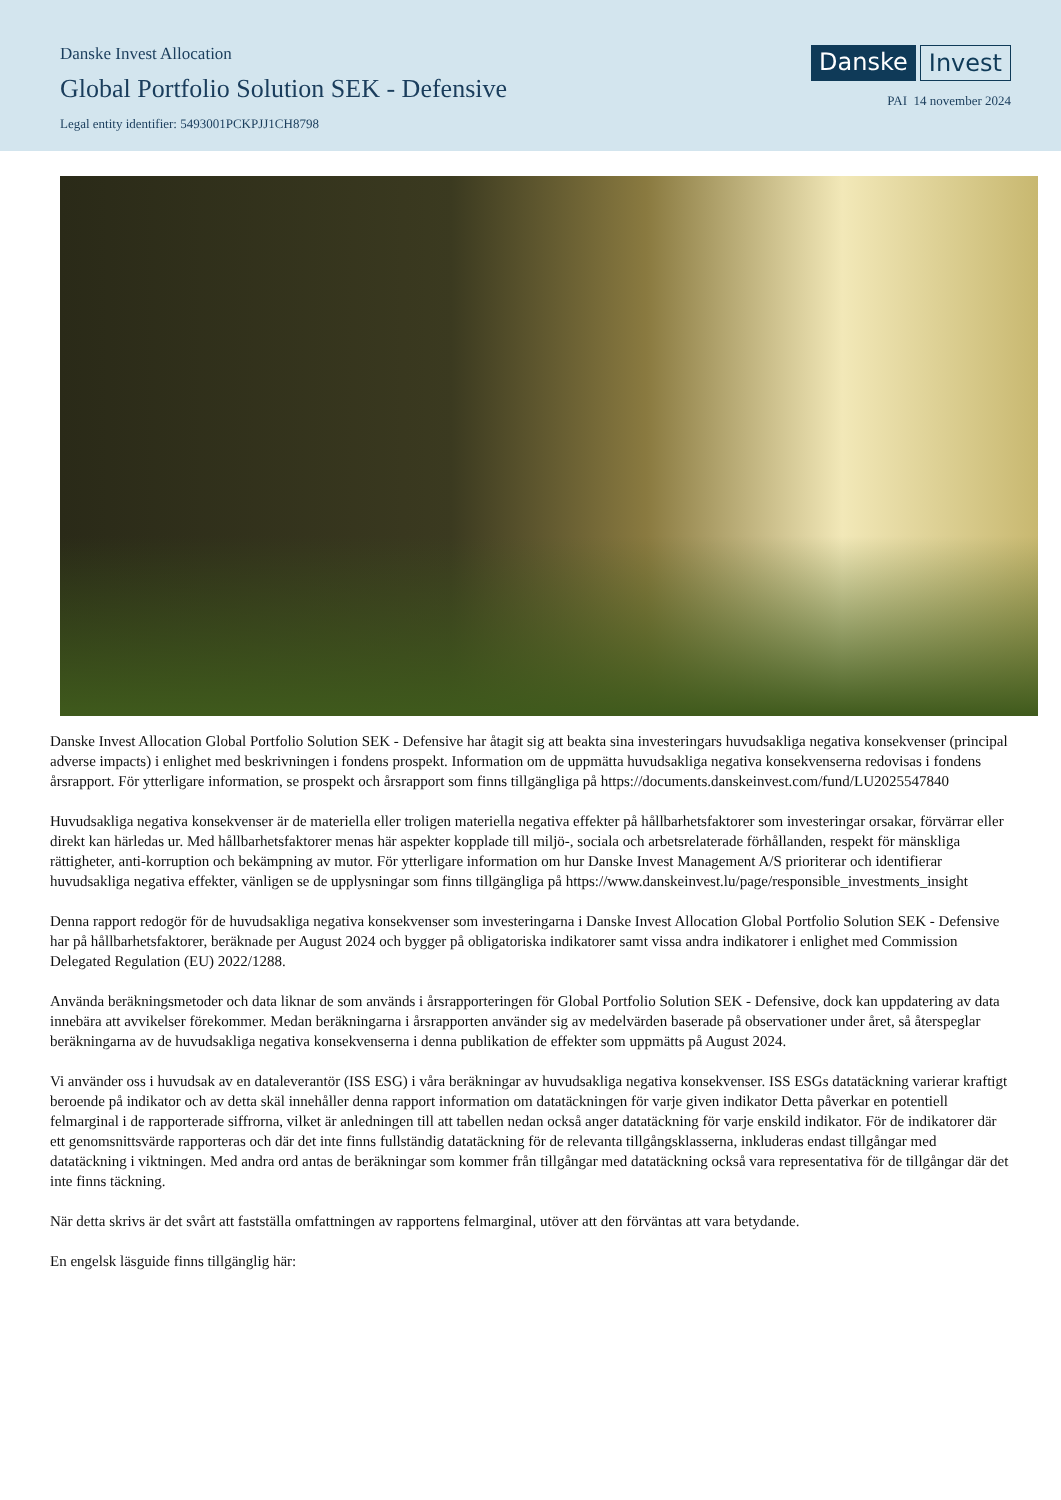Danske Invest Allocation
Global Portfolio Solution SEK - Defensive
Legal entity identifier: 5493001PCKPJJ1CH8798
Danske Invest
PAI 14 november 2024
Danske Invest Allocation Global Portfolio Solution SEK - Defensive har åtagit sig att beakta sina investeringars huvudsakliga negativa konsekvenser (principal adverse impacts) i enlighet med beskrivningen i fondens prospekt. Information om de uppmätta huvudsakliga negativa konsekvenserna redovisas i fondens årsrapport. För ytterligare information, se prospekt och årsrapport som finns tillgängliga på https://documents.danskeinvest.com/fund/LU2025547840
Huvudsakliga negativa konsekvenser är de materiella eller troligen materiella negativa effekter på hållbarhetsfaktorer som investeringar orsakar, förvärrar eller direkt kan härledas ur. Med hållbarhetsfaktorer menas här aspekter kopplade till miljö-, sociala och arbetsrelaterade förhållanden, respekt för mänskliga rättigheter, anti-korruption och bekämpning av mutor. För ytterligare information om hur Danske Invest Management A/S prioriterar och identifierar huvudsakliga negativa effekter, vänligen se de upplysningar som finns tillgängliga på https://www.danskeinvest.lu/page/responsible_investments_insight
Denna rapport redogör för de huvudsakliga negativa konsekvenser som investeringarna i Danske Invest Allocation Global Portfolio Solution SEK - Defensive har på hållbarhetsfaktorer, beräknade per August 2024 och bygger på obligatoriska indikatorer samt vissa andra indikatorer i enlighet med Commission Delegated Regulation (EU) 2022/1288.
Använda beräkningsmetoder och data liknar de som används i årsrapporteringen för Global Portfolio Solution SEK - Defensive, dock kan uppdatering av data innebära att avvikelser förekommer. Medan beräkningarna i årsrapporten använder sig av medelvärden baserade på observationer under året, så återspeglar beräkningarna av de huvudsakliga negativa konsekvenserna i denna publikation de effekter som uppmätts på August 2024.
Vi använder oss i huvudsak av en dataleverantör (ISS ESG) i våra beräkningar av huvudsakliga negativa konsekvenser. ISS ESGs datatäckning varierar kraftigt beroende på indikator och av detta skäl innehåller denna rapport information om datatäckningen för varje given indikator Detta påverkar en potentiell felmarginal i de rapporterade siffrorna, vilket är anledningen till att tabellen nedan också anger datatäckning för varje enskild indikator. För de indikatorer där ett genomsnittsvärde rapporteras och där det inte finns fullständig datatäckning för de relevanta tillgångsklasserna, inkluderas endast tillgångar med datatäckning i viktningen. Med andra ord antas de beräkningar som kommer från tillgångar med datatäckning också vara representativa för de tillgångar där det inte finns täckning.
När detta skrivs är det svårt att fastställa omfattningen av rapportens felmarginal, utöver att den förväntas att vara betydande.
En engelsk läsguide finns tillgänglig här: